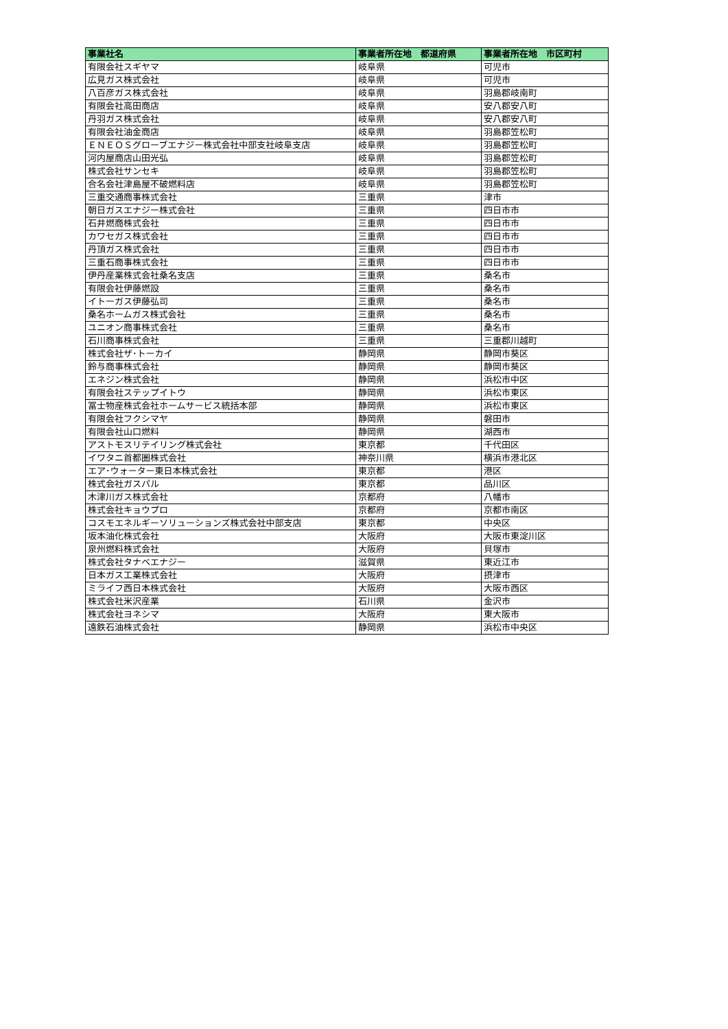| 事業社名 | 事業者所在地 都道府県 | 事業者所在地 市区町村 |
| --- | --- | --- |
| 有限会社スギヤマ | 岐阜県 | 可児市 |
| 広見ガス株式会社 | 岐阜県 | 可児市 |
| 八百彦ガス株式会社 | 岐阜県 | 羽島郡岐南町 |
| 有限会社高田商店 | 岐阜県 | 安八郡安八町 |
| 丹羽ガス株式会社 | 岐阜県 | 安八郡安八町 |
| 有限会社油金商店 | 岐阜県 | 羽島郡笠松町 |
| ＥＮＥＯＳグローブエナジー株式会社中部支社岐阜支店 | 岐阜県 | 羽島郡笠松町 |
| 河内屋商店山田光弘 | 岐阜県 | 羽島郡笠松町 |
| 株式会社サンセキ | 岐阜県 | 羽島郡笠松町 |
| 合名会社津島屋不破燃料店 | 岐阜県 | 羽島郡笠松町 |
| 三重交通商事株式会社 | 三重県 | 津市 |
| 朝日ガスエナジー株式会社 | 三重県 | 四日市市 |
| 石井燃商株式会社 | 三重県 | 四日市市 |
| カワセガス株式会社 | 三重県 | 四日市市 |
| 丹頂ガス株式会社 | 三重県 | 四日市市 |
| 三重石商事株式会社 | 三重県 | 四日市市 |
| 伊丹産業株式会社桑名支店 | 三重県 | 桑名市 |
| 有限会社伊藤燃設 | 三重県 | 桑名市 |
| イトーガス伊藤弘司 | 三重県 | 桑名市 |
| 桑名ホームガス株式会社 | 三重県 | 桑名市 |
| ユニオン商事株式会社 | 三重県 | 桑名市 |
| 石川商事株式会社 | 三重県 | 三重郡川越町 |
| 株式会社ザ･トーカイ | 静岡県 | 静岡市葵区 |
| 鈴与商事株式会社 | 静岡県 | 静岡市葵区 |
| エネジン株式会社 | 静岡県 | 浜松市中区 |
| 有限会社ステップイトウ | 静岡県 | 浜松市東区 |
| 冨士物産株式会社ホームサービス統括本部 | 静岡県 | 浜松市東区 |
| 有限会社フクシマヤ | 静岡県 | 磐田市 |
| 有限会社山口燃料 | 静岡県 | 湖西市 |
| アストモスリテイリング株式会社 | 東京都 | 千代田区 |
| イワタニ首都圏株式会社 | 神奈川県 | 横浜市港北区 |
| エア･ウォーター東日本株式会社 | 東京都 | 港区 |
| 株式会社ガスパル | 東京都 | 品川区 |
| 木津川ガス株式会社 | 京都府 | 八幡市 |
| 株式会社キョウプロ | 京都府 | 京都市南区 |
| コスモエネルギーソリューションズ株式会社中部支店 | 東京都 | 中央区 |
| 坂本油化株式会社 | 大阪府 | 大阪市東淀川区 |
| 泉州燃料株式会社 | 大阪府 | 貝塚市 |
| 株式会社タナベエナジー | 滋賀県 | 東近江市 |
| 日本ガス工業株式会社 | 大阪府 | 摂津市 |
| ミライフ西日本株式会社 | 大阪府 | 大阪市西区 |
| 株式会社米沢産業 | 石川県 | 金沢市 |
| 株式会社ヨネシマ | 大阪府 | 東大阪市 |
| 遠鉄石油株式会社 | 静岡県 | 浜松市中央区 |